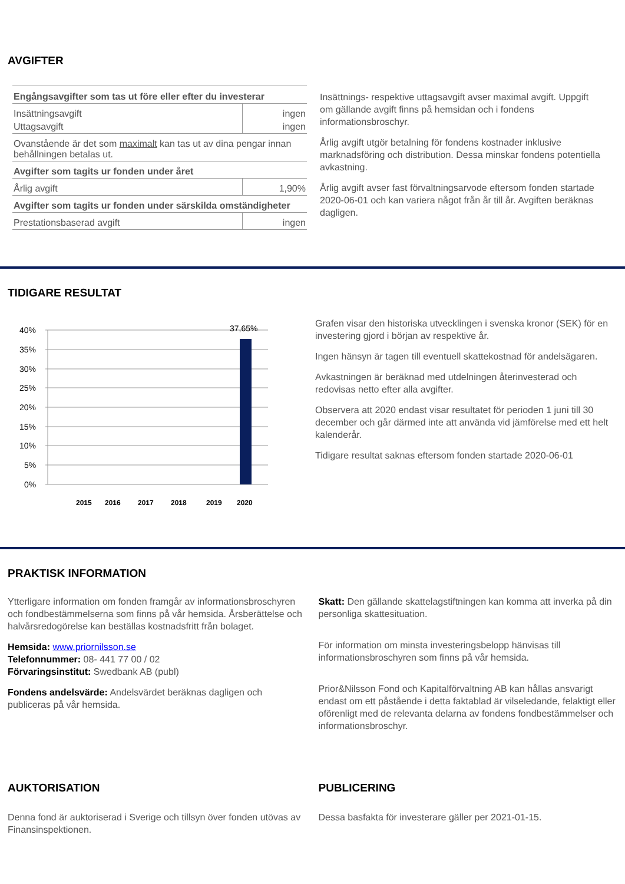AVGIFTER
| Engångsavgifter som tas ut före eller efter du investerar | |
| Insättningsavgift | ingen |
| Uttagsavgift | ingen |
| Ovanstående är det som maximalt kan tas ut av dina pengar innan behållningen betalas ut. | |
| Avgifter som tagits ur fonden under året | |
| Årlig avgift | 1,90% |
| Avgifter som tagits ur fonden under särskilda omständigheter | |
| Prestationsbaserad avgift | ingen |
Insättnings- respektive uttagsavgift avser maximal avgift. Uppgift om gällande avgift finns på hemsidan och i fondens informationsbroschyr.
Årlig avgift utgör betalning för fondens kostnader inklusive marknadsföring och distribution. Dessa minskar fondens potentiella avkastning.
Årlig avgift avser fast förvaltningsarvode eftersom fonden startade 2020-06-01 och kan variera något från år till år. Avgiften beräknas dagligen.
TIDIGARE RESULTAT
40%
35%
30%
25%
20%
15%
10%
5%
0%
37,65%
2015
2016
2017
2018
2019
2020
Grafen visar den historiska utvecklingen i svenska kronor (SEK) för en investering gjord i början av respektive år.
Ingen hänsyn är tagen till eventuell skattekostnad för andelsägaren.
Avkastningen är beräknad med utdelningen återinvesterad och redovisas netto efter alla avgifter.
Observera att 2020 endast visar resultatet för perioden 1 juni till 30 december och går därmed inte att använda vid jämförelse med ett helt kalenderår.
Tidigare resultat saknas eftersom fonden startade 2020-06-01
PRAKTISK INFORMATION
Ytterligare information om fonden framgår av informationsbroschyren och fondbestämmelserna som finns på vår hemsida. Årsberättelse och halvårsredogörelse kan beställas kostnadsfritt från bolaget.
Hemsida: www.priornilsson.se
Telefonnummer: 08- 441 77 00 / 02
Förvaringsinstitut: Swedbank AB (publ)
Fondens andelsvärde: Andelsvärdet beräknas dagligen och publiceras på vår hemsida.
Skatt: Den gällande skattelagstiftningen kan komma att inverka på din personliga skattesituation.
För information om minsta investeringsbelopp hänvisas till informationsbroschyren som finns på vår hemsida.
Prior&Nilsson Fond och Kapitalförvaltning AB kan hållas ansvarigt endast om ett påstående i detta faktablad är vilseledande, felaktigt eller oförenligt med de relevanta delarna av fondens fondbestämmelser och informationsbroschyr.
AUKTORISATION
Denna fond är auktoriserad i Sverige och tillsyn över fonden utövas av Finansinspektionen.
PUBLICERING
Dessa basfakta för investerare gäller per 2021-01-15.